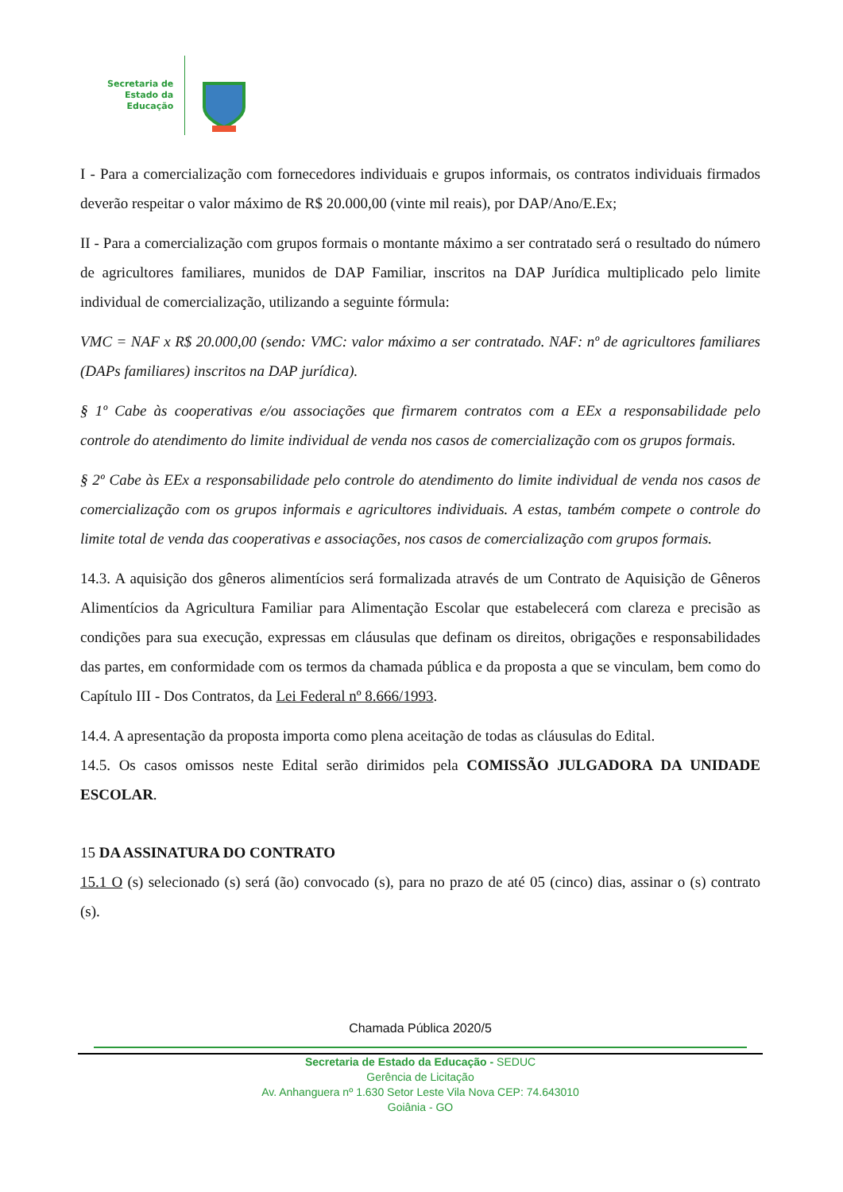Secretaria de
Estado da
Educação
I - Para a comercialização com fornecedores individuais e grupos informais, os contratos individuais firmados deverão respeitar o valor máximo de R$ 20.000,00 (vinte mil reais), por DAP/Ano/E.Ex;
II - Para a comercialização com grupos formais o montante máximo a ser contratado será o resultado do número de agricultores familiares, munidos de DAP Familiar, inscritos na DAP Jurídica multiplicado pelo limite individual de comercialização, utilizando a seguinte fórmula:
VMC = NAF x R$ 20.000,00 (sendo: VMC: valor máximo a ser contratado. NAF: nº de agricultores familiares (DAPs familiares) inscritos na DAP jurídica).
§ 1º Cabe às cooperativas e/ou associações que firmarem contratos com a EEx a responsabilidade pelo controle do atendimento do limite individual de venda nos casos de comercialização com os grupos formais.
§ 2º Cabe às EEx a responsabilidade pelo controle do atendimento do limite individual de venda nos casos de comercialização com os grupos informais e agricultores individuais. A estas, também compete o controle do limite total de venda das cooperativas e associações, nos casos de comercialização com grupos formais.
14.3. A aquisição dos gêneros alimentícios será formalizada através de um Contrato de Aquisição de Gêneros Alimentícios da Agricultura Familiar para Alimentação Escolar que estabelecerá com clareza e precisão as condições para sua execução, expressas em cláusulas que definam os direitos, obrigações e responsabilidades das partes, em conformidade com os termos da chamada pública e da proposta a que se vinculam, bem como do Capítulo III - Dos Contratos, da Lei Federal nº 8.666/1993.
14.4. A apresentação da proposta importa como plena aceitação de todas as cláusulas do Edital.
14.5. Os casos omissos neste Edital serão dirimidos pela COMISSÃO JULGADORA DA UNIDADE ESCOLAR.
15 DA ASSINATURA DO CONTRATO
15.1 O (s) selecionado (s) será (ão) convocado (s), para no prazo de até 05 (cinco) dias, assinar o (s) contrato (s).
Chamada Pública 2020/5
Secretaria de Estado da Educação - SEDUC
Gerência de Licitação
Av. Anhanguera nº 1.630 Setor Leste Vila Nova CEP: 74.643010
Goiânia - GO